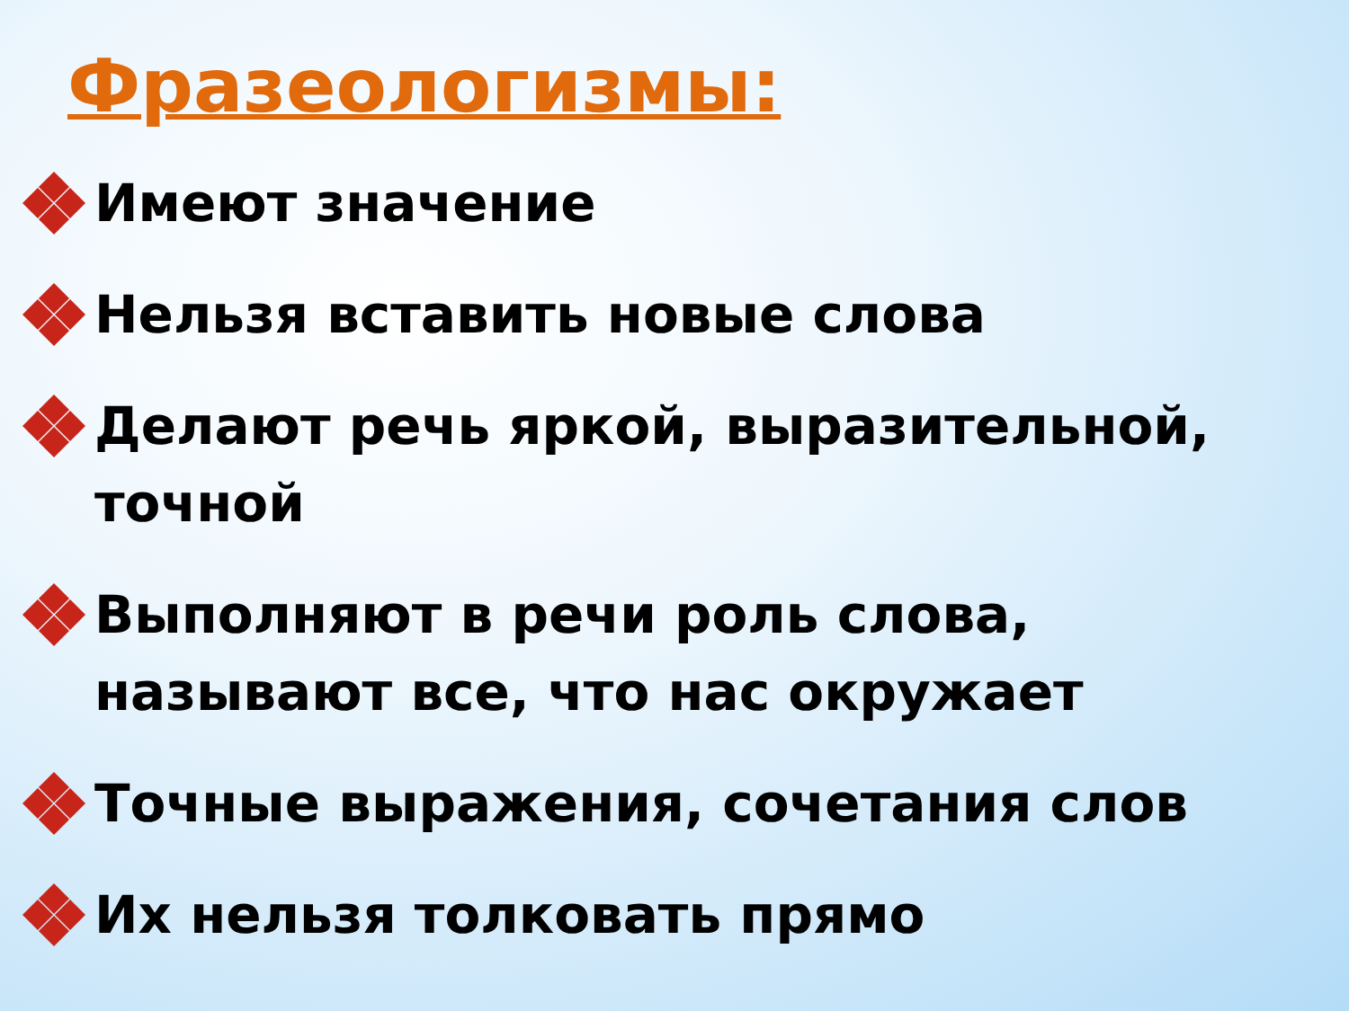Фразеологизмы:
Имеют значение
Нельзя вставить новые слова
Делают речь яркой, выразительной, точной
Выполняют в речи роль слова, называют все, что нас окружает
Точные выражения, сочетания слов
Их нельзя толковать прямо